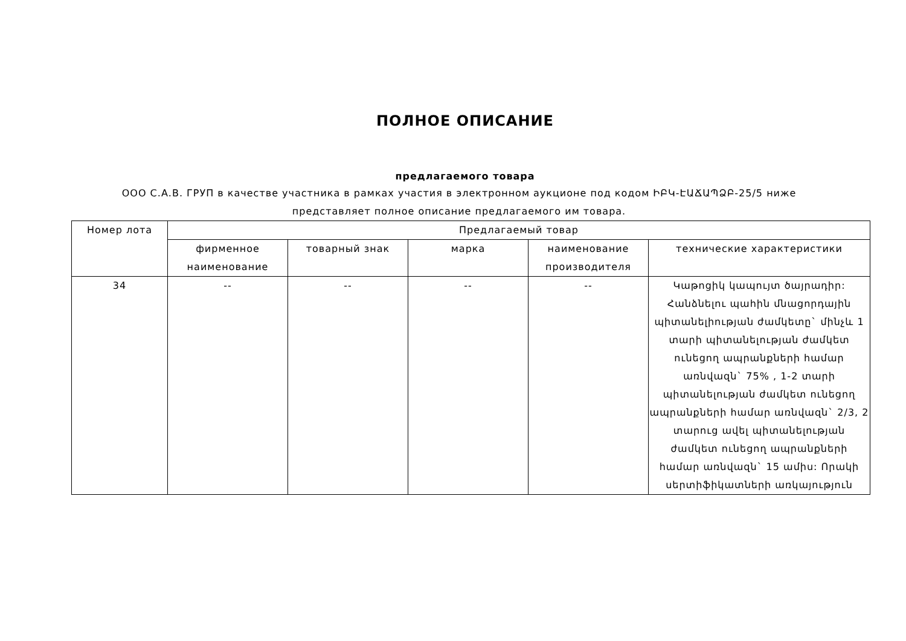ПОЛНОЕ ОПИСАНИЕ
предлагаемого товара
ООО С.А.В. ГРУП в качестве участника в рамках участия в электронном аукционе под кодом ԻԲԿ-ԷԱՃԱՊՁԲ-25/5 ниже представляет полное описание предлагаемого им товара.
| Номер лота | Предлагаемый товар | | | | |
| --- | --- | --- | --- | --- | --- |
| | фирменное наименование | товарный знак | марка | наименование производителя | технические характеристики |
| 34 | -- | -- | -- | -- | Կաթոցիկ կապույտ ծայրադիր: Հանձնելու պահին մնացորդային պիտանելիության ժամկետը` մինչև 1 տարի պիտանելության ժամկետ ունեցող ապրանքների համար առնվազն` 75% , 1-2 տարի պիտանելության ժամկետ ունեցող ապրանքների համար առնվազն` 2/3, 2 տարուց ավել պիտանելության ժամկետ ունեցող ապրանքների համար առնվազն` 15 ամիս: Որակի սերտիֆիկատների առկայություն |